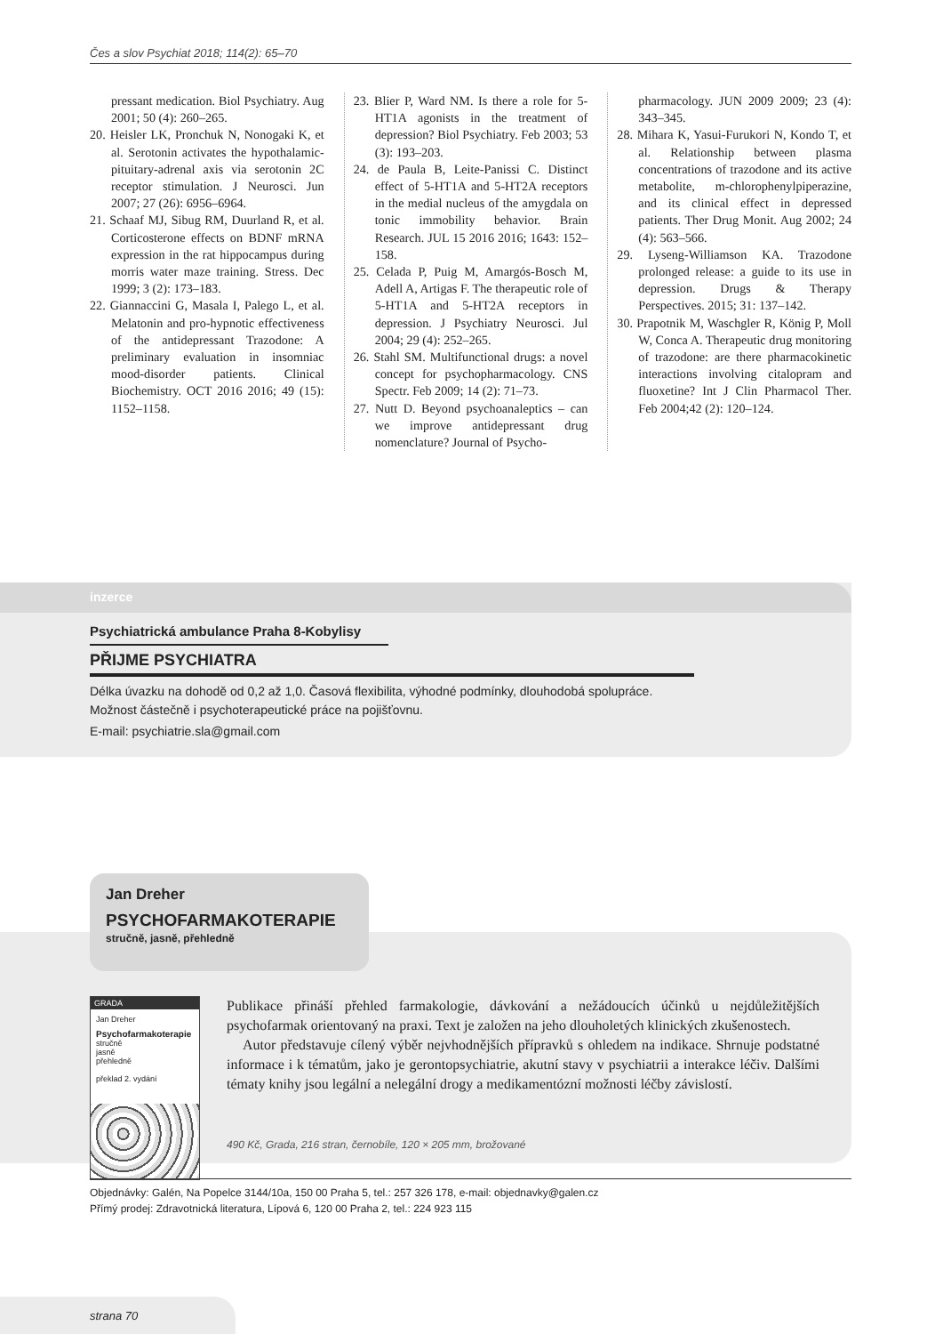Čes a slov Psychiat 2018; 114(2): 65–70
pressant medication. Biol Psychiatry. Aug 2001; 50 (4): 260–265.
20. Heisler LK, Pronchuk N, Nonogaki K, et al. Serotonin activates the hypothalamic-pituitary-adrenal axis via serotonin 2C receptor stimulation. J Neurosci. Jun 2007; 27 (26): 6956–6964.
21. Schaaf MJ, Sibug RM, Duurland R, et al. Corticosterone effects on BDNF mRNA expression in the rat hippocampus during morris water maze training. Stress. Dec 1999; 3 (2): 173–183.
22. Giannaccini G, Masala I, Palego L, et al. Melatonin and pro-hypnotic effectiveness of the antidepressant Trazodone: A preliminary evaluation in insomniac mood-disorder patients. Clinical Biochemistry. OCT 2016 2016; 49 (15): 1152–1158.
23. Blier P, Ward NM. Is there a role for 5-HT1A agonists in the treatment of depression? Biol Psychiatry. Feb 2003; 53 (3): 193–203.
24. de Paula B, Leite-Panissi C. Distinct effect of 5-HT1A and 5-HT2A receptors in the medial nucleus of the amygdala on tonic immobility behavior. Brain Research. JUL 15 2016 2016; 1643: 152–158.
25. Celada P, Puig M, Amargós-Bosch M, Adell A, Artigas F. The therapeutic role of 5-HT1A and 5-HT2A receptors in depression. J Psychiatry Neurosci. Jul 2004; 29 (4): 252–265.
26. Stahl SM. Multifunctional drugs: a novel concept for psychopharmacology. CNS Spectr. Feb 2009; 14 (2): 71–73.
27. Nutt D. Beyond psychoanaleptics – can we improve antidepressant drug nomenclature? Journal of Psycho-
pharmacology. JUN 2009 2009; 23 (4): 343–345.
28. Mihara K, Yasui-Furukori N, Kondo T, et al. Relationship between plasma concentrations of trazodone and its active metabolite, m-chlorophenylpiperazine, and its clinical effect in depressed patients. Ther Drug Monit. Aug 2002; 24 (4): 563–566.
29. Lyseng-Williamson KA. Trazodone prolonged release: a guide to its use in depression. Drugs & Therapy Perspectives. 2015; 31: 137–142.
30. Prapotnik M, Waschgler R, König P, Moll W, Conca A. Therapeutic drug monitoring of trazodone: are there pharmacokinetic interactions involving citalopram and fluoxetine? Int J Clin Pharmacol Ther. Feb 2004;42 (2): 120–124.
inzerce
Psychiatrická ambulance Praha 8-Kobylisy
PŘIJME PSYCHIATRA
Délka úvazku na dohodě od 0,2 až 1,0. Časová flexibilita, výhodné podmínky, dlouhodobá spolupráce.
Možnost částečně i psychoterapeutické práce na pojišťovnu.
E-mail: psychiatrie.sla@gmail.com
Jan Dreher
PSYCHOFARMAKOTERAPIE
stručně, jasně, přehledně
GRADA
Jan Dreher
Psychofarmakoterapie
stručně
jasně
přehledně
překlad 2. vydání
Publikace přináší přehled farmakologie, dávkování a nežádoucích účinků u nejdůležitějších psychofarmak orientovaný na praxi. Text je založen na jeho dlouholetých klinických zkušenostech.
Autor představuje cílený výběr nejvhodnějších přípravků s ohledem na indikace. Shrnuje podstatné informace i k tématům, jako je gerontopsychiatrie, akutní stavy v psychiatrii a interakce léčiv. Dalšími tématy knihy jsou legální a nelegální drogy a medikamentózní možnosti léčby závislostí.
490 Kč, Grada, 216 stran, černobíle, 120 × 205 mm, brožované
Objednávky: Galén, Na Popelce 3144/10a, 150 00 Praha 5, tel.: 257 326 178, e-mail: objednavky@galen.cz
Přímý prodej: Zdravotnická literatura, Lípová 6, 120 00 Praha 2, tel.: 224 923 115
strana 70